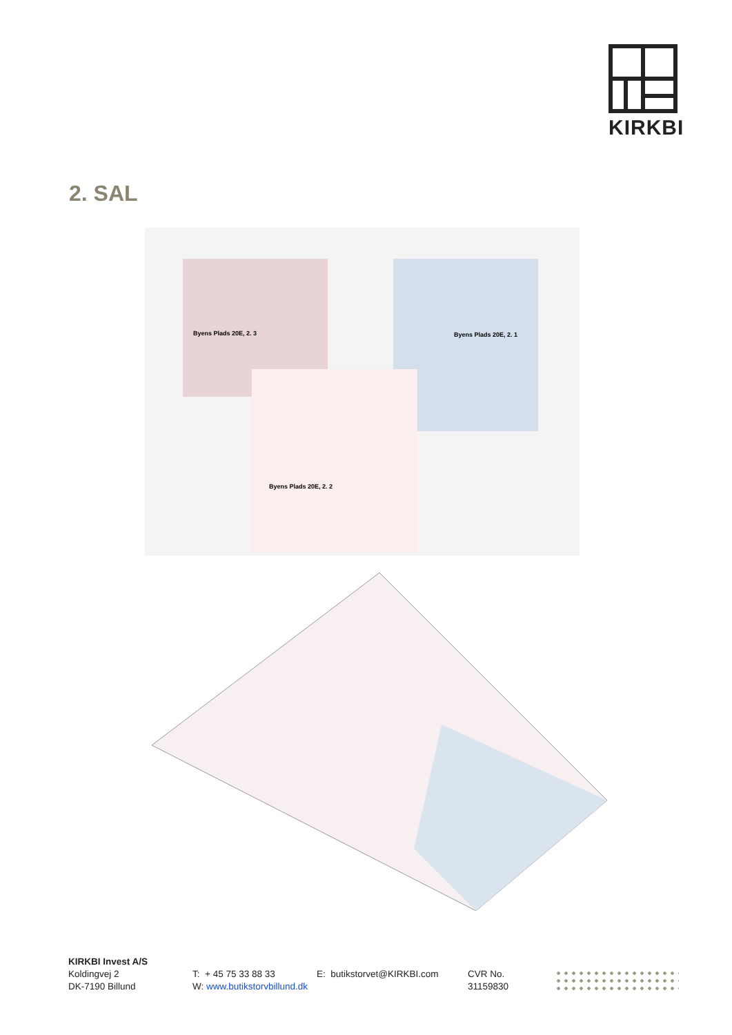KIRKBI
2. SAL
Byens Plads 20E, 2. 3 Byens Plads 20E, 2. 1
Byens Plads 20E, 2. 2
KIRKBI Invest A/S
Koldingvej 2
DK-7190 Billund
T: + 45 75 33 88 33
W: www.butikstorvbillund.dk
E: butikstorvet@KIRKBI.com CVR No.
31159830